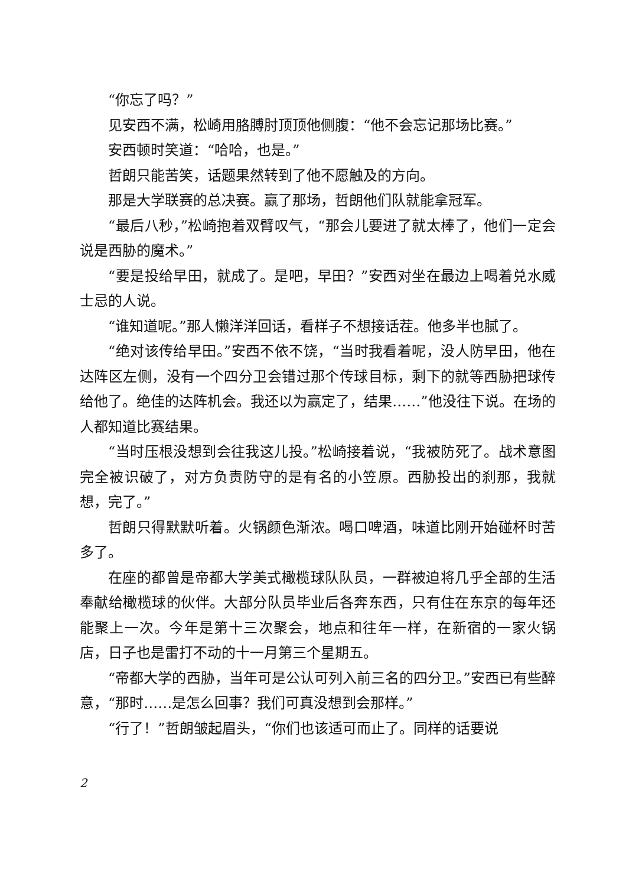“你忘了吗？”
见安西不满，松崎用胳膊肘顶顶他侧腹：“他不会忘记那场比赛。”
安西顿时笑道：“哈哈，也是。”
哲朗只能苦笑，话题果然转到了他不愿触及的方向。
那是大学联赛的总决赛。赢了那场，哲朗他们队就能拿冠军。
“最后八秒，”松崎抱着双臂叹气，“那会儿要进了就太棒了，他们一定会说是西胁的魔术。”
“要是投给早田，就成了。是吧，早田？”安西对坐在最边上喝着兑水威士忌的人说。
“谁知道呢。”那人懒洋洋回话，看样子不想接话茬。他多半也腻了。
“绝对该传给早田。”安西不依不饶，“当时我看着呢，没人防早田，他在达阵区左侧，没有一个四分卫会错过那个传球目标，剩下的就等西胁把球传给他了。绝佳的达阵机会。我还以为赢定了，结果……”他没往下说。在场的人都知道比赛结果。
“当时压根没想到会往我这儿投。”松崎接着说，“我被防死了。战术意图完全被识破了，对方负责防守的是有名的小笠原。西胁投出的刹那，我就想，完了。”
哲朗只得默默听着。火锅颜色渐浓。喝口啤酒，味道比刚开始碰杯时苦多了。
在座的都曾是帝都大学美式橄榄球队队员，一群被迫将几乎全部的生活奉献给橄榄球的伙伴。大部分队员毕业后各奔东西，只有住在东京的每年还能聚上一次。今年是第十三次聚会，地点和往年一样，在新宿的一家火锅店，日子也是雷打不动的十一月第三个星期五。
“帝都大学的西胁，当年可是公认可列入前三名的四分卫。”安西已有些醉意，“那时……是怎么回事？我们可真没想到会那样。”
“行了！”哲朗皱起眉头，“你们也该适可而止了。同样的话要说
2